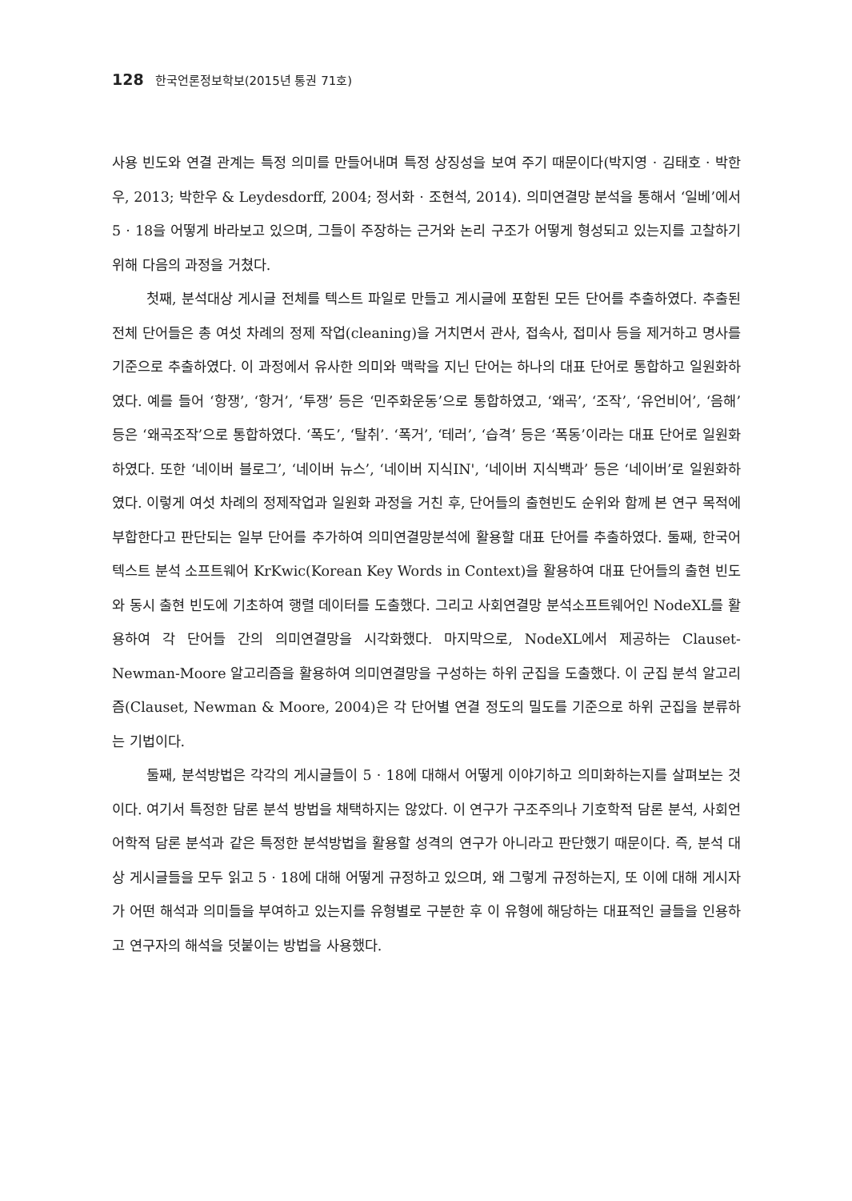128 한국언론정보학보(2015년 통권 71호)
사용 빈도와 연결 관계는 특정 의미를 만들어내며 특정 상징성을 보여 주기 때문이다(박지영 · 김태호 · 박한우, 2013; 박한우 & Leydesdorff, 2004; 정서화 · 조현석, 2014). 의미연결망 분석을 통해서 ‘일베’에서 5 · 18을 어떻게 바라보고 있으며, 그들이 주장하는 근거와 논리 구조가 어떻게 형성되고 있는지를 고찰하기 위해 다음의 과정을 거쳤다.
첫째, 분석대상 게시글 전체를 텍스트 파일로 만들고 게시글에 포함된 모든 단어를 추출하였다. 추출된 전체 단어들은 총 여섯 차례의 정제 작업(cleaning)을 거치면서 관사, 접속사, 접미사 등을 제거하고 명사를 기준으로 추출하였다. 이 과정에서 유사한 의미와 맥락을 지닌 단어는 하나의 대표 단어로 통합하고 일원화하였다. 예를 들어 ‘항쟁’, ‘항거’, ‘투쟁’ 등은 ‘민주화운동’으로 통합하였고, ‘왜곡’, ‘조작’, ‘유언비어’, ‘음해’ 등은 ‘왜곡조작’으로 통합하였다. ‘폭도’, ‘탈취’. ‘폭거’, ‘테러’, ‘습격’ 등은 ‘폭동’이라는 대표 단어로 일원화하였다. 또한 ‘네이버 블로그’, ‘네이버 뉴스’, ‘네이버 지식IN', ‘네이버 지식백과’ 등은 ‘네이버’로 일원화하였다. 이렇게 여섯 차례의 정제작업과 일원화 과정을 거친 후, 단어들의 출현빈도 순위와 함께 본 연구 목적에 부합한다고 판단되는 일부 단어를 추가하여 의미연결망분석에 활용할 대표 단어를 추출하였다. 둘째, 한국어 텍스트 분석 소프트웨어 KrKwic(Korean Key Words in Context)을 활용하여 대표 단어들의 출현 빈도와 동시 출현 빈도에 기초하여 행렬 데이터를 도출했다. 그리고 사회연결망 분석소프트웨어인 NodeXL를 활용하여 각 단어들 간의 의미연결망을 시각화했다. 마지막으로, NodeXL에서 제공하는 Clauset-Newman-Moore 알고리즘을 활용하여 의미연결망을 구성하는 하위 군집을 도출했다. 이 군집 분석 알고리즘(Clauset, Newman & Moore, 2004)은 각 단어별 연결 정도의 밀도를 기준으로 하위 군집을 분류하는 기법이다.
둘째, 분석방법은 각각의 게시글들이 5 · 18에 대해서 어떻게 이야기하고 의미화하는지를 살펴보는 것이다. 여기서 특정한 담론 분석 방법을 채택하지는 않았다. 이 연구가 구조주의나 기호학적 담론 분석, 사회언어학적 담론 분석과 같은 특정한 분석방법을 활용할 성격의 연구가 아니라고 판단했기 때문이다. 즉, 분석 대상 게시글들을 모두 읽고 5 · 18에 대해 어떻게 규정하고 있으며, 왜 그렇게 규정하는지, 또 이에 대해 게시자가 어떤 해석과 의미들을 부여하고 있는지를 유형별로 구분한 후 이 유형에 해당하는 대표적인 글들을 인용하고 연구자의 해석을 덧붙이는 방법을 사용했다.